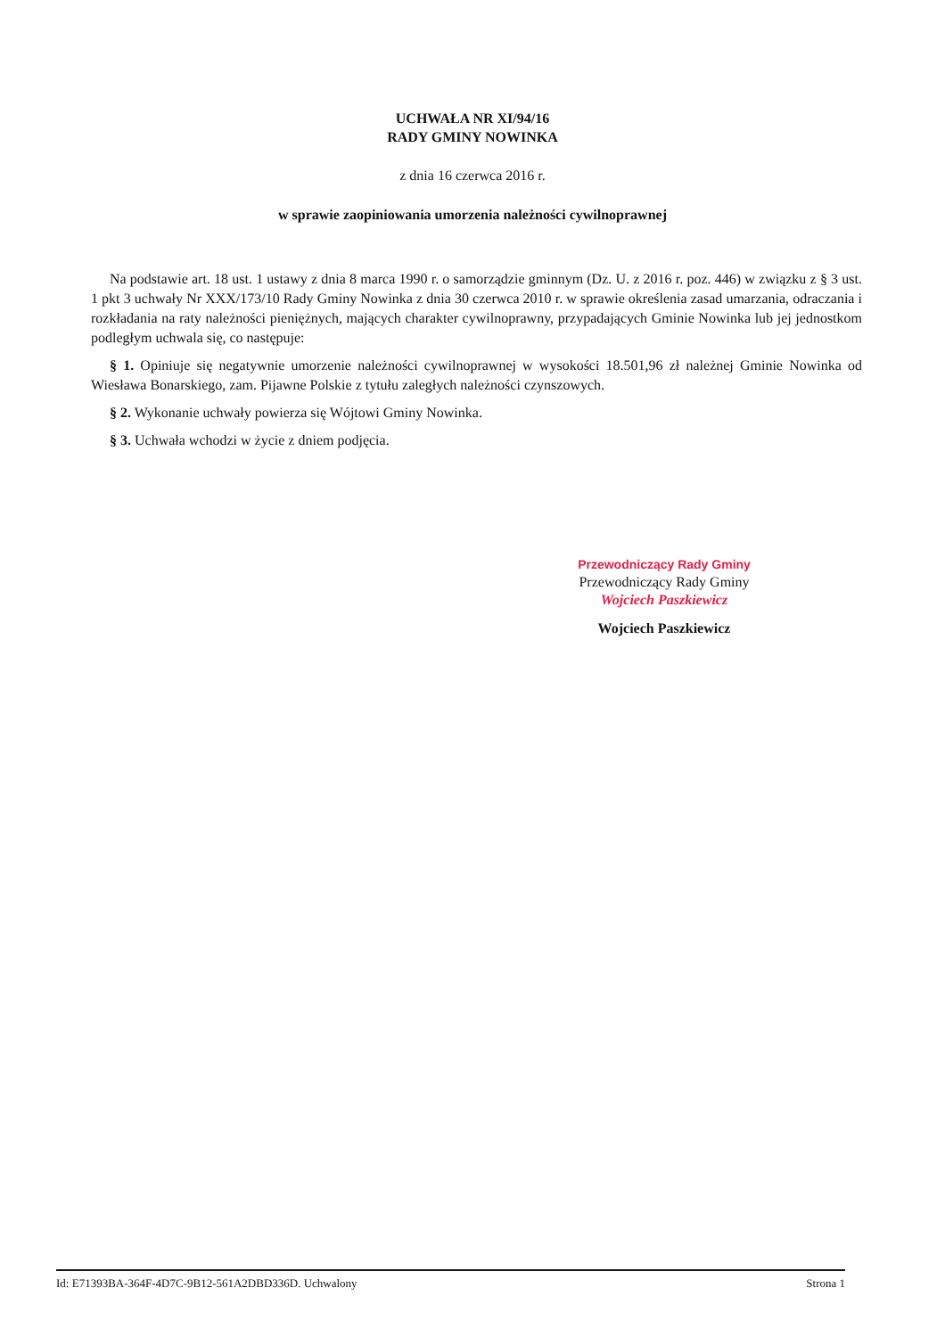UCHWAŁA NR XI/94/16
RADY GMINY NOWINKA
z dnia 16 czerwca 2016 r.
w sprawie zaopiniowania umorzenia należności cywilnoprawnej
Na podstawie art. 18 ust. 1 ustawy z dnia 8 marca 1990 r. o samorządzie gminnym (Dz. U. z 2016 r. poz. 446) w związku z § 3 ust. 1 pkt 3 uchwały Nr XXX/173/10 Rady Gminy Nowinka z dnia 30 czerwca 2010 r. w sprawie określenia zasad umarzania, odraczania i rozkładania na raty należności pieniężnych, mających charakter cywilnoprawny, przypadających Gminie Nowinka lub jej jednostkom podległym uchwala się, co następuje:
§ 1. Opiniuje się negatywnie umorzenie należności cywilnoprawnej w wysokości 18.501,96 zł należnej Gminie Nowinka od Wiesława Bonarskiego, zam. Pijawne Polskie z tytułu zaległych należności czynszowych.
§ 2. Wykonanie uchwały powierza się Wójtowi Gminy Nowinka.
§ 3. Uchwała wchodzi w życie z dniem podjęcia.
Przewodniczący Rady Gminy
Przewodniczący Rady Gminy
Wojciech Paszkiewicz
Wojciech Paszkiewicz
Id: E71393BA-364F-4D7C-9B12-561A2DBD336D. Uchwalony Strona 1